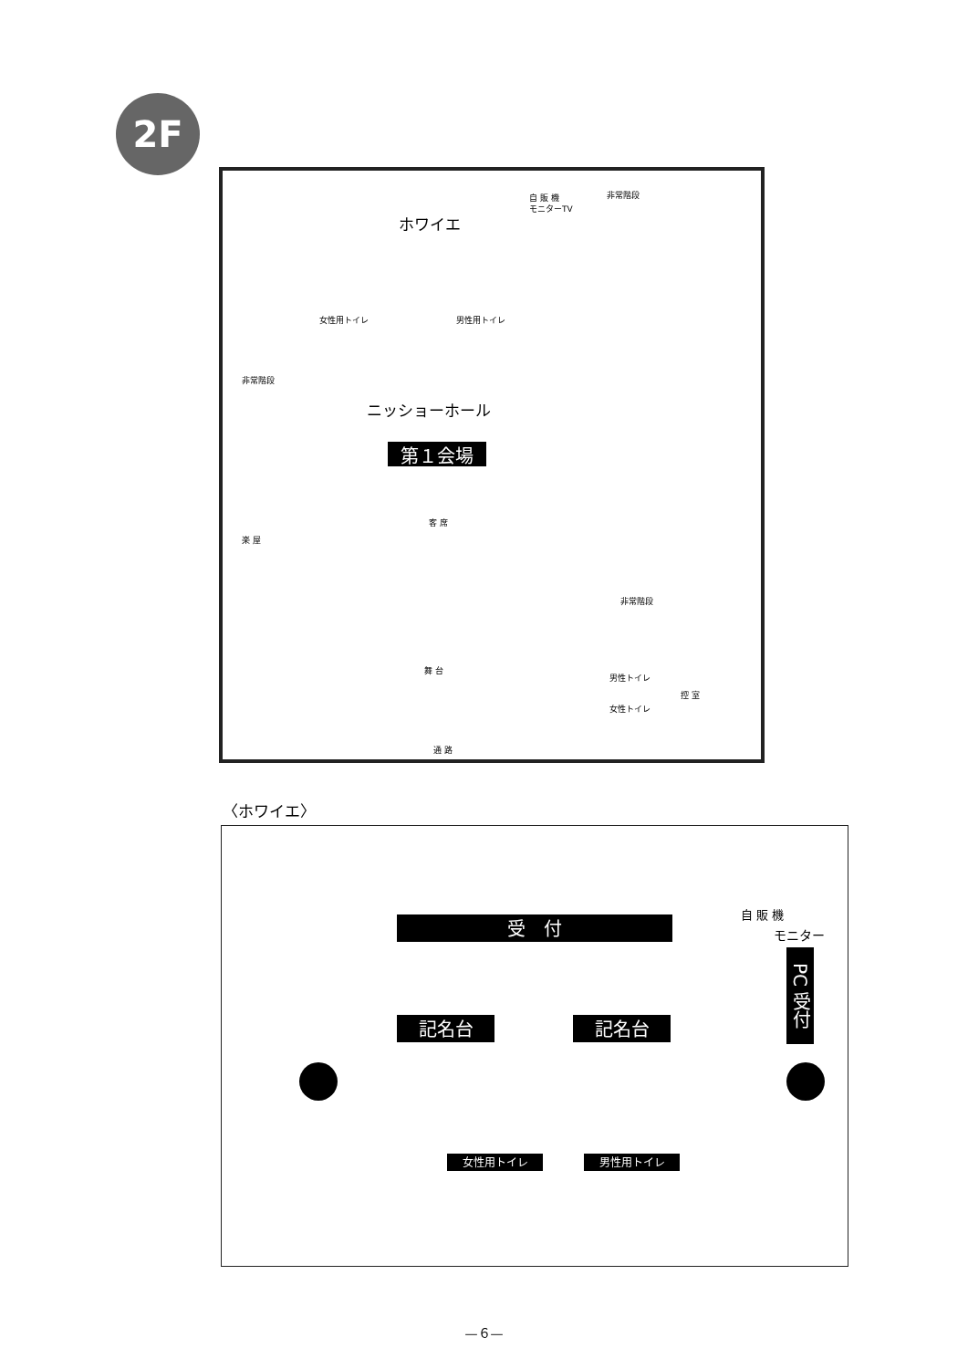2F
ホワイエ
自 販 機
モニターTV
非常階段
女性用トイレ 男性用トイレ
非常階段
ニッショーホール
第１会場
客 席
楽 屋
非常階段
舞 台
男性トイレ
女性トイレ
控 室
通 路
〈ホワイエ〉
受　付
自 販 機
モニター
PC 受付
記名台 記名台
女性用トイレ 男性用トイレ
—６—